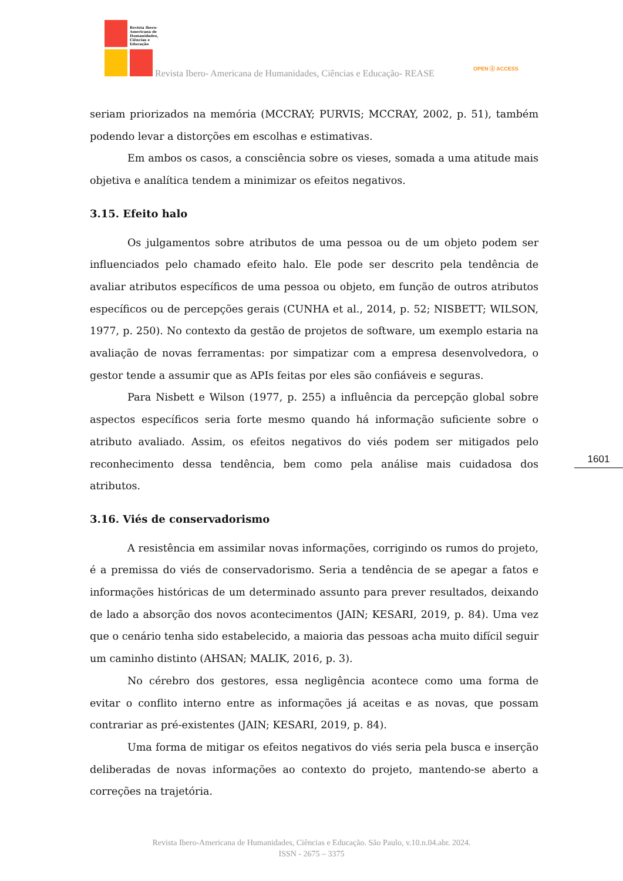Revista Ibero-Americana de Humanidades, Ciências e Educação
Revista Ibero- Americana de Humanidades, Ciências e Educação- REASE
OPEN ⓐ ACCESS
seriam priorizados na memória (MCCRAY; PURVIS; MCCRAY, 2002, p. 51), também podendo levar a distorções em escolhas e estimativas.
Em ambos os casos, a consciência sobre os vieses, somada a uma atitude mais objetiva e analítica tendem a minimizar os efeitos negativos.
3.15. Efeito halo
Os julgamentos sobre atributos de uma pessoa ou de um objeto podem ser influenciados pelo chamado efeito halo. Ele pode ser descrito pela tendência de avaliar atributos específicos de uma pessoa ou objeto, em função de outros atributos específicos ou de percepções gerais (CUNHA et al., 2014, p. 52; NISBETT; WILSON, 1977, p. 250). No contexto da gestão de projetos de software, um exemplo estaria na avaliação de novas ferramentas: por simpatizar com a empresa desenvolvedora, o gestor tende a assumir que as APIs feitas por eles são confiáveis e seguras.
Para Nisbett e Wilson (1977, p. 255) a influência da percepção global sobre aspectos específicos seria forte mesmo quando há informação suficiente sobre o atributo avaliado. Assim, os efeitos negativos do viés podem ser mitigados pelo reconhecimento dessa tendência, bem como pela análise mais cuidadosa dos atributos.
3.16. Viés de conservadorismo
A resistência em assimilar novas informações, corrigindo os rumos do projeto, é a premissa do viés de conservadorismo. Seria a tendência de se apegar a fatos e informações históricas de um determinado assunto para prever resultados, deixando de lado a absorção dos novos acontecimentos (JAIN; KESARI, 2019, p. 84). Uma vez que o cenário tenha sido estabelecido, a maioria das pessoas acha muito difícil seguir um caminho distinto (AHSAN; MALIK, 2016, p. 3).
No cérebro dos gestores, essa negligência acontece como uma forma de evitar o conflito interno entre as informações já aceitas e as novas, que possam contrariar as pré-existentes (JAIN; KESARI, 2019, p. 84).
Uma forma de mitigar os efeitos negativos do viés seria pela busca e inserção deliberadas de novas informações ao contexto do projeto, mantendo-se aberto a correções na trajetória.
1601
Revista Ibero-Americana de Humanidades, Ciências e Educação. São Paulo, v.10.n.04.abr. 2024.
ISSN - 2675 – 3375